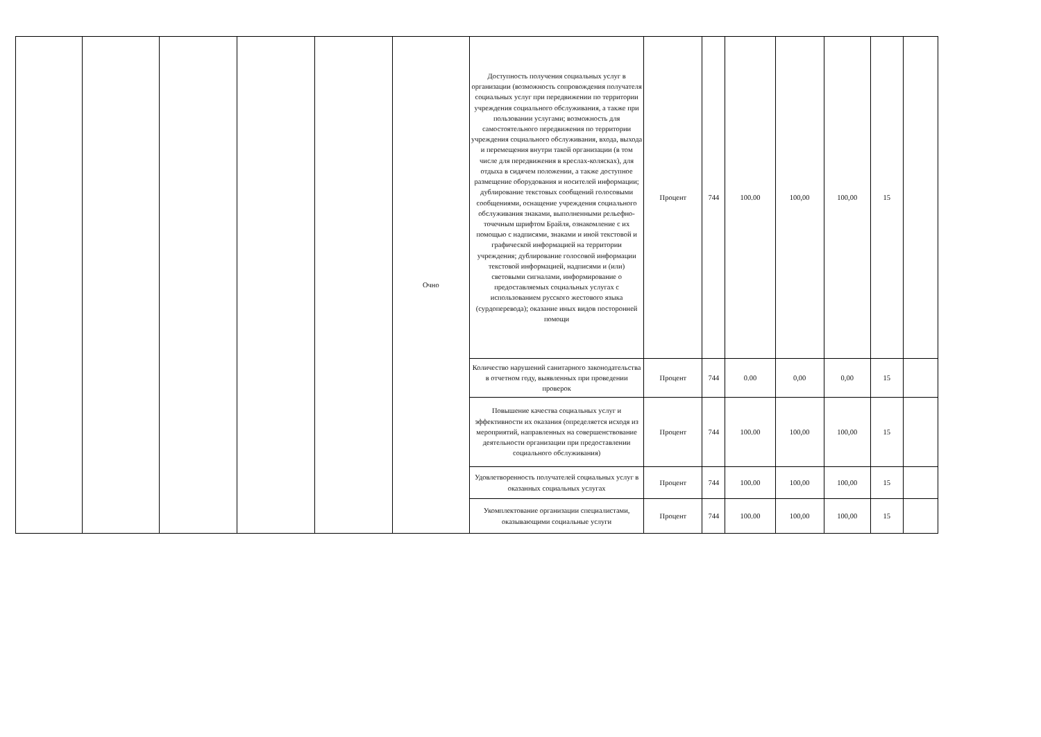| | | | | | Очно | Доступность получения социальных услуг в организации (возможность сопровождения получателя социальных услуг при передвижении по территории учреждения социального обслуживания, а также при пользовании услугами; возможность для самостоятельного передвижения по территории учреждения социального обслуживания, входа, выхода и перемещения внутри такой организации (в том числе для передвижения в креслах-колясках), для отдыха в сидячем положении, а также доступное размещение оборудования и носителей информации; дублирование текстовых сообщений голосовыми сообщениями, оснащение учреждения социального обслуживания знаками, выполненными рельефно-точечным шрифтом Брайля, ознакомление с их помощью с надписями, знаками и иной текстовой и графической информацией на территории учреждения; дублирование голосовой информации текстовой информацией, надписями и (или) световыми сигналами, информирование о предоставляемых социальных услугах с использованием русского жестового языка (сурдоперевода); оказание иных видов посторонней помощи | Процент | 744 | 100.00 | 100,00 | 100,00 | 15 | |
| | | | | | | Количество нарушений санитарного законодательства в отчетном году, выявленных при проведении проверок | Процент | 744 | 0.00 | 0,00 | 0,00 | 15 | |
| | | | | | | Повышение качества социальных услуг и эффективности их оказания (определяется исходя из мероприятий, направленных на совершенствование деятельности организации при предоставлении социального обслуживания) | Процент | 744 | 100.00 | 100,00 | 100,00 | 15 | |
| | | | | | | Удовлетворенность получателей социальных услуг в оказанных социальных услугах | Процент | 744 | 100.00 | 100,00 | 100,00 | 15 | |
| | | | | | | Укомплектование организации специалистами, оказывающими социальные услуги | Процент | 744 | 100.00 | 100,00 | 100,00 | 15 | |